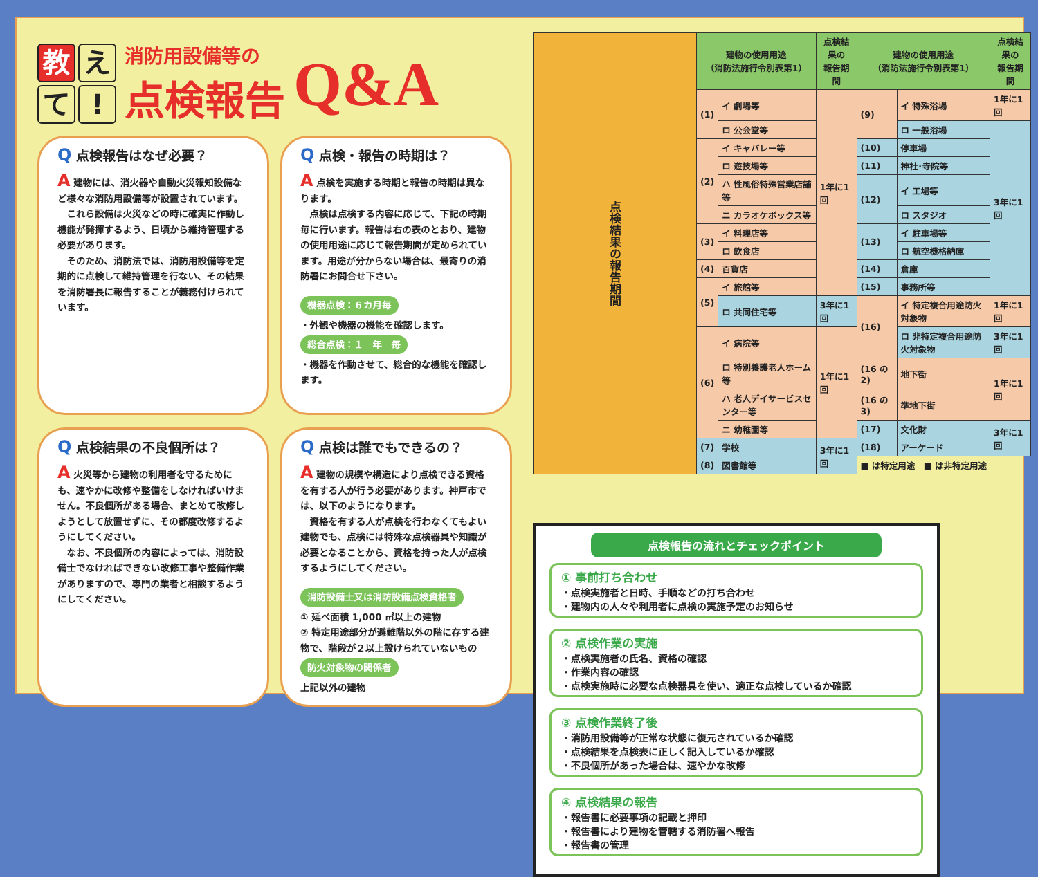教え て!
消防用設備等の
点検報告
Q&A
Q 点検報告はなぜ必要？
A 建物には、消火器や自動火災報知設備など様々な消防用設備等が設置されています。
　これら設備は火災などの時に確実に作動し機能が発揮するよう、日頃から維持管理する必要があります。
　そのため、消防法では、消防用設備等を定期的に点検して維持管理を行ない、その結果を消防署長に報告することが義務付けられています。
Q 点検・報告の時期は？
A 点検を実施する時期と報告の時期は異なります。
　点検は点検する内容に応じて、下記の時期毎に行います。報告は右の表のとおり、建物の使用用途に応じて報告期間が定められています。用途が分からない場合は、最寄りの消防署にお問合せ下さい。
機器点検：６カ月毎
・外観や機器の機能を確認します。
総合点検：１　年　毎
・機器を作動させて、総合的な機能を確認します。
Q 点検結果の不良個所は？
A 火災等から建物の利用者を守るためにも、速やかに改修や整備をしなければいけません。不良個所がある場合、まとめて改修しようとして放置せずに、その都度改修するようにしてください。
　なお、不良個所の内容によっては、消防設備士でなければできない改修工事や整備作業がありますので、専門の業者と相談するようにしてください。
Q 点検は誰でもできるの？
A 建物の規模や構造により点検できる資格を有する人が行う必要があります。神戸市では、以下のようになります。
　資格を有する人が点検を行わなくてもよい建物でも、点検には特殊な点検器具や知識が必要となることから、資格を持った人が点検するようにしてください。
消防設備士又は消防設備点検資格者
① 延べ面積 1,000 ㎡以上の建物
② 特定用途部分が避難階以外の階に存する建物で、階段が２以上設けられていないもの
防火対象物の関係者
上記以外の建物
| 点検結果の報告期間 | 建物の使用用途 （消防法施行令別表第1） | | 点検結果の 報告期間 | 建物の使用用途 （消防法施行令別表第1） | | 点検結果の 報告期間 |
| | (1) | イ 劇場等 | 1年に1回 | (9) | イ 特殊浴場 | 1年に1回 |
| | | ロ 公会堂等 | | | ロ 一般浴場 | 3年に1回 |
| | (2) | イ キャバレー等 | | (10) | 停車場 | |
| | | ロ 遊技場等 | | (11) | 神社･寺院等 | |
| | | ハ 性風俗特殊営業店舗等 | | (12) | イ 工場等 | |
| | | ニ カラオケボックス等 | | | ロ スタジオ | |
| | (3) | イ 料理店等 | | (13) | イ 駐車場等 | |
| | | ロ 飲食店 | | | ロ 航空機格納庫 | |
| | (4) | 百貨店 | | (14) | 倉庫 | |
| | (5) | イ 旅館等 | | (15) | 事務所等 | |
| | | ロ 共同住宅等 | 3年に1回 | (16) | イ 特定複合用途防火対象物 | 1年に1回 |
| | (6) | イ 病院等 | 1年に1回 | | ロ 非特定複合用途防火対象物 | 3年に1回 |
| | | ロ 特別養護老人ホーム等 | | (16 の2) | 地下街 | 1年に1回 |
| | | ハ 老人デイサービスセンター等 | | (16 の3) | 準地下街 | |
| | | ニ 幼稚園等 | | (17) | 文化財 | 3年に1回 |
| | (7) | 学校 | 3年に1回 | (18) | アーケード | |
| | (8) | 図書館等 | | ■ は特定用途 ■ は非特定用途 | | |
点検報告の流れとチェックポイント
① 事前打ち合わせ
・点検実施者と日時、手順などの打ち合わせ
・建物内の人々や利用者に点検の実施予定のお知らせ
② 点検作業の実施
・点検実施者の氏名、資格の確認
・作業内容の確認
・点検実施時に必要な点検器具を使い、適正な点検しているか確認
③ 点検作業終了後
・消防用設備等が正常な状態に復元されているか確認
・点検結果を点検表に正しく記入しているか確認
・不良個所があった場合は、速やかな改修
④ 点検結果の報告
・報告書に必要事項の記載と押印
・報告書により建物を管轄する消防署へ報告
・報告書の管理